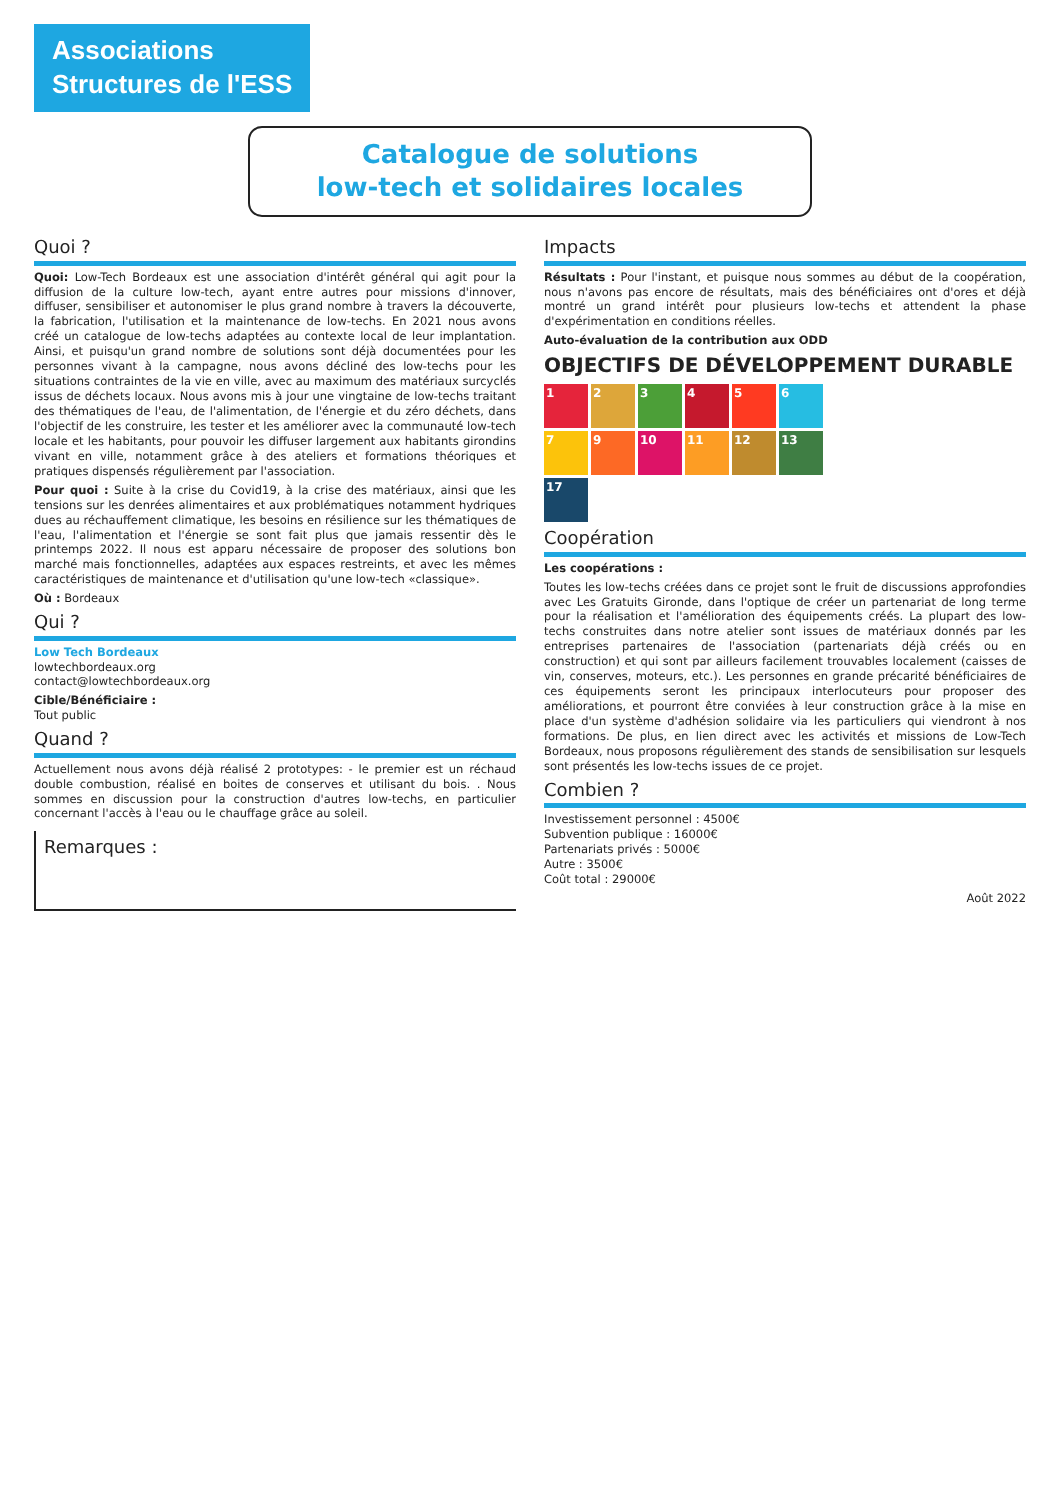Associations
Structures de l'ESS
Catalogue de solutions
low-tech et solidaires locales
Quoi ?
Quoi: Low-Tech Bordeaux est une association d'intérêt général qui agit pour la diffusion de la culture low-tech, ayant entre autres pour missions d'innover, diffuser, sensibiliser et autonomiser le plus grand nombre à travers la découverte, la fabrication, l'utilisation et la maintenance de low-techs. En 2021 nous avons créé un catalogue de low-techs adaptées au contexte local de leur implantation. Ainsi, et puisqu'un grand nombre de solutions sont déjà documentées pour les personnes vivant à la campagne, nous avons décliné des low-techs pour les situations contraintes de la vie en ville, avec au maximum des matériaux surcyclés issus de déchets locaux. Nous avons mis à jour une vingtaine de low-techs traitant des thématiques de l'eau, de l'alimentation, de l'énergie et du zéro déchets, dans l'objectif de les construire, les tester et les améliorer avec la communauté low-tech locale et les habitants, pour pouvoir les diffuser largement aux habitants girondins vivant en ville, notamment grâce à des ateliers et formations théoriques et pratiques dispensés régulièrement par l'association.
Pour quoi : Suite à la crise du Covid19, à la crise des matériaux, ainsi que les tensions sur les denrées alimentaires et aux problématiques notamment hydriques dues au réchauffement climatique, les besoins en résilience sur les thématiques de l'eau, l'alimentation et l'énergie se sont fait plus que jamais ressentir dès le printemps 2022. Il nous est apparu nécessaire de proposer des solutions bon marché mais fonctionnelles, adaptées aux espaces restreints, et avec les mêmes caractéristiques de maintenance et d'utilisation qu'une low-tech «classique».
Où : Bordeaux
Qui ?
Low Tech Bordeaux
lowtechbordeaux.org
contact@lowtechbordeaux.org
Cible/Bénéficiaire :
Tout public
Quand ?
Actuellement nous avons déjà réalisé 2 prototypes: - le premier est un réchaud double combustion, réalisé en boites de conserves et utilisant du bois. . Nous sommes en discussion pour la construction d'autres low-techs, en particulier concernant l'accès à l'eau ou le chauffage grâce au soleil.
Remarques :
Impacts
Résultats : Pour l'instant, et puisque nous sommes au début de la coopération, nous n'avons pas encore de résultats, mais des bénéficiaires ont d'ores et déjà montré un grand intérêt pour plusieurs low-techs et attendent la phase d'expérimentation en conditions réelles.
Auto-évaluation de la contribution aux ODD
OBJECTIFS DE DÉVELOPPEMENT DURABLE
123456 79 10 11 12 13 17
Coopération
Les coopérations :
Toutes les low-techs créées dans ce projet sont le fruit de discussions approfondies avec Les Gratuits Gironde, dans l'optique de créer un partenariat de long terme pour la réalisation et l'amélioration des équipements créés. La plupart des low-techs construites dans notre atelier sont issues de matériaux donnés par les entreprises partenaires de l'association (partenariats déjà créés ou en construction) et qui sont par ailleurs facilement trouvables localement (caisses de vin, conserves, moteurs, etc.). Les personnes en grande précarité bénéficiaires de ces équipements seront les principaux interlocuteurs pour proposer des améliorations, et pourront être conviées à leur construction grâce à la mise en place d'un système d'adhésion solidaire via les particuliers qui viendront à nos formations. De plus, en lien direct avec les activités et missions de Low-Tech Bordeaux, nous proposons régulièrement des stands de sensibilisation sur lesquels sont présentés les low-techs issues de ce projet.
Combien ?
Investissement personnel : 4500€
Subvention publique : 16000€
Partenariats privés : 5000€
Autre : 3500€
Coût total : 29000€
Août 2022